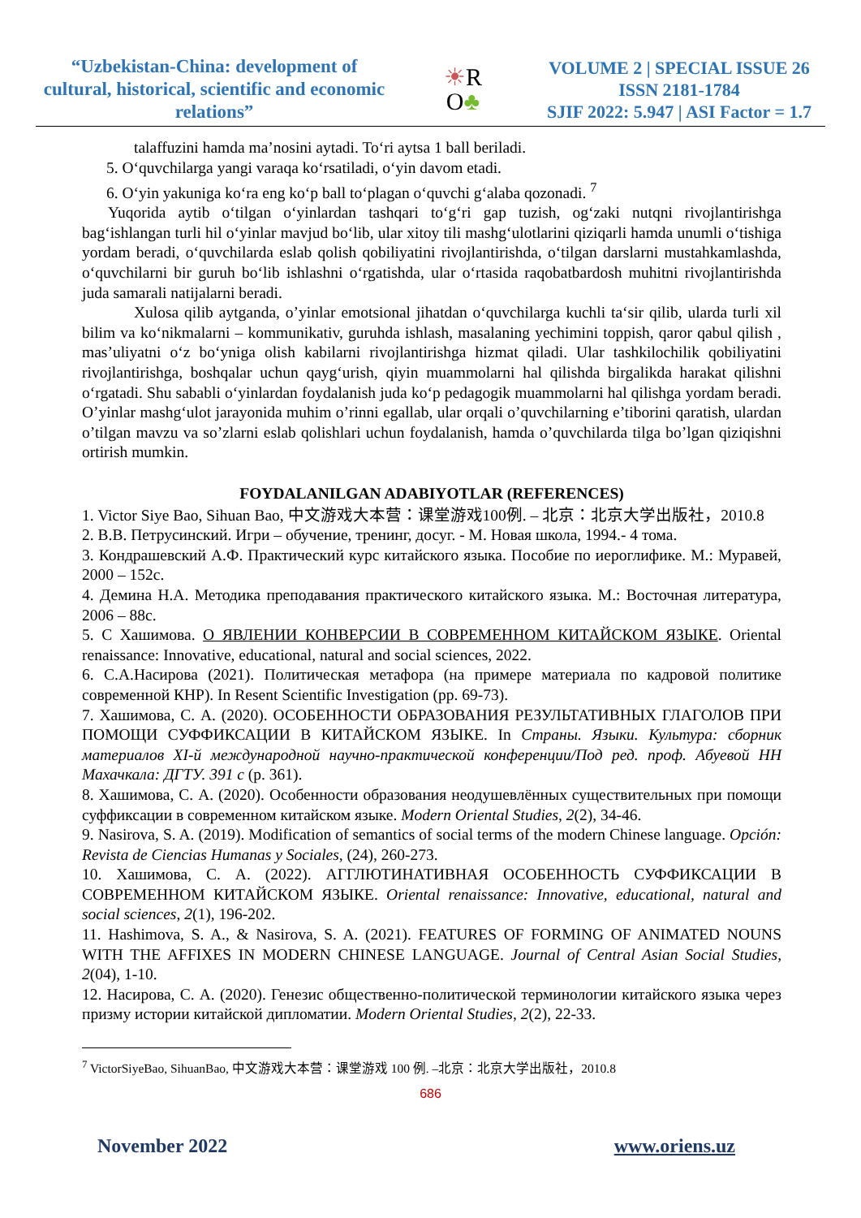“Uzbekistan-China: development of cultural, historical, scientific and economic relations”
☀R
O♣
VOLUME 2 | SPECIAL ISSUE 26
ISSN 2181-1784
SJIF 2022: 5.947 | ASI Factor = 1.7
talaffuzini hamda ma’nosini aytadi. To‘ri aytsa 1 ball beriladi.
5. O‘quvchilarga yangi varaqa ko‘rsatiladi, o‘yin davom etadi.
6. O‘yin yakuniga ko‘ra eng ko‘p ball to‘plagan o‘quvchi g‘alaba qozonadi. <sup>7</sup>
Yuqorida aytib o‘tilgan o‘yinlardan tashqari to‘g‘ri gap tuzish, og‘zaki nutqni rivojlantirishga bag‘ishlangan turli hil o‘yinlar mavjud bo‘lib, ular xitoy tili mashg‘ulotlarini qiziqarli hamda unumli o‘tishiga yordam beradi, o‘quvchilarda eslab qolish qobiliyatini rivojlantirishda, o‘tilgan darslarni mustahkamlashda, o‘quvchilarni bir guruh bo‘lib ishlashni o‘rgatishda, ular o‘rtasida raqobatbardosh muhitni rivojlantirishda juda samarali natijalarni beradi.
Xulosa qilib aytganda, o’yinlar emotsional jihatdan o‘quvchilarga kuchli ta‘sir qilib, ularda turli xil bilim va ko‘nikmalarni – kommunikativ, guruhda ishlash, masalaning yechimini toppish, qaror qabul qilish , mas’uliyatni o‘z bo‘yniga olish kabilarni rivojlantirishga hizmat qiladi. Ular tashkilochilik qobiliyatini rivojlantirishga, boshqalar uchun qayg‘urish, qiyin muammolarni hal qilishda birgalikda harakat qilishni o‘rgatadi. Shu sababli o‘yinlardan foydalanish juda ko‘p pedagogik muammolarni hal qilishga yordam beradi. O’yinlar mashg‘ulot jarayonida muhim o’rinni egallab, ular orqali o’quvchilarning e’tiborini qaratish, ulardan o’tilgan mavzu va so’zlarni eslab qolishlari uchun foydalanish, hamda o’quvchilarda tilga bo’lgan qiziqishni ortirish mumkin.
FOYDALANILGAN ADABIYOTLAR (REFERENCES)
1. Victor Siye Bao, Sihuan Bao, 中文游戏大本营：课堂游戏100例. – 北京：北京大学出版社，2010.8
2. В.В. Петрусинский. Игри – обучение, тренинг, досуг. - М. Новая школа, 1994.- 4 тома.
3. Кондрашевский А.Ф. Практический курс китайского языка. Пособие по иероглифике. М.: Муравей, 2000 – 152с.
4. Демина Н.А. Методика преподавания практического китайского языка. М.: Восточная литература, 2006 – 88с.
5. С Хашимова. О ЯВЛЕНИИ КОНВЕРСИИ В СОВРЕМЕННОМ КИТАЙСКОМ ЯЗЫКЕ. Oriental renaissance: Innovative, educational, natural and social sciences, 2022.
6. С.А.Насирова (2021). Политическая метафора (на примере материала по кадровой политике современной КНР). In Resent Scientific Investigation (pp. 69-73).
7. Хашимова, С. А. (2020). ОСОБЕННОСТИ ОБРАЗОВАНИЯ РЕЗУЛЬТАТИВНЫХ ГЛАГОЛОВ ПРИ ПОМОЩИ СУФФИКСАЦИИ В КИТАЙСКОМ ЯЗЫКЕ. In Страны. Языки. Культура: сборник материалов XI-й международной научно-практической конференции/Под ред. проф. Абуевой НН Махачкала: ДГТУ. 391 с (p. 361).
8. Хашимова, С. А. (2020). Особенности образования неодушевлённых существительных при помощи суффиксации в современном китайском языке. Modern Oriental Studies, 2(2), 34-46.
9. Nasirova, S. A. (2019). Modification of semantics of social terms of the modern Chinese language. Opción: Revista de Ciencias Humanas y Sociales, (24), 260-273.
10. Хашимова, С. А. (2022). АГГЛЮТИНАТИВНАЯ ОСОБЕННОСТЬ СУФФИКСАЦИИ В СОВРЕМЕННОМ КИТАЙСКОМ ЯЗЫКЕ. Oriental renaissance: Innovative, educational, natural and social sciences, 2(1), 196-202.
11. Hashimova, S. A., & Nasirova, S. A. (2021). FEATURES OF FORMING OF ANIMATED NOUNS WITH THE AFFIXES IN MODERN CHINESE LANGUAGE. Journal of Central Asian Social Studies, 2(04), 1-10.
12. Насирова, С. А. (2020). Генезис общественно-политической терминологии китайского языка через призму истории китайской дипломатии. Modern Oriental Studies, 2(2), 22-33.
<sup>7</sup> VictorSiyeBao, SihuanBao, 中文游戏大本营：课堂游戏 100 例. –北京：北京大学出版社，2010.8
686
November 2022 www.oriens.uz